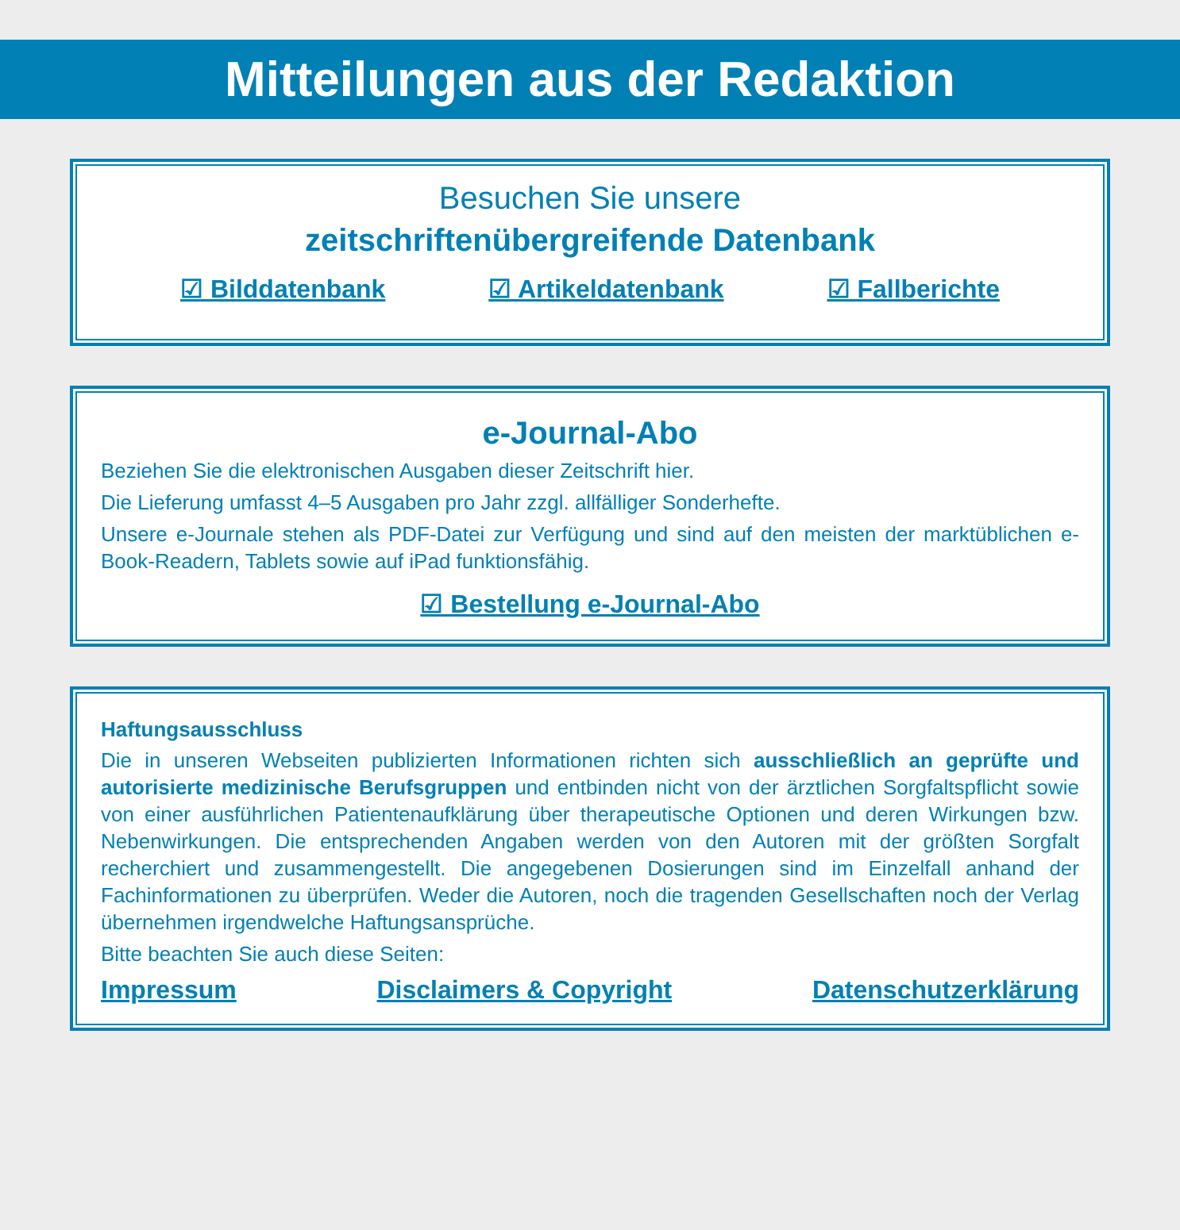Mitteilungen aus der Redaktion
Besuchen Sie unsere
zeitschriftenübergreifende Datenbank
☑ Bilddatenbank ☑ Artikeldatenbank ☑ Fallberichte
e-Journal-Abo
Beziehen Sie die elektronischen Ausgaben dieser Zeitschrift hier.
Die Lieferung umfasst 4–5 Ausgaben pro Jahr zzgl. allfälliger Sonderhefte.
Unsere e-Journale stehen als PDF-Datei zur Verfügung und sind auf den meisten der markt­üblichen e-Book-Readern, Tablets sowie auf iPad funktionsfähig.
☑ Bestellung e-Journal-Abo
Haftungsausschluss
Die in unseren Webseiten publizierten Informationen richten sich ausschließlich an geprüfte und autorisierte medizinische Berufsgruppen und entbinden nicht von der ärztlichen Sorgfaltspflicht sowie von einer ausführlichen Patientenaufklärung über therapeutische Optionen und deren Wirkungen bzw. Nebenwirkungen. Die entsprechenden Angaben werden von den Autoren mit der größten Sorgfalt recherchiert und zusammengestellt. Die angegebenen Dosierungen sind im Einzelfall anhand der Fachinformationen zu überprüfen. Weder die Autoren, noch die tragenden Gesellschaften noch der Verlag übernehmen irgendwelche Haftungsansprüche.
Bitte beachten Sie auch diese Seiten:
Impressum Disclaimers & Copyright Datenschutzerklärung